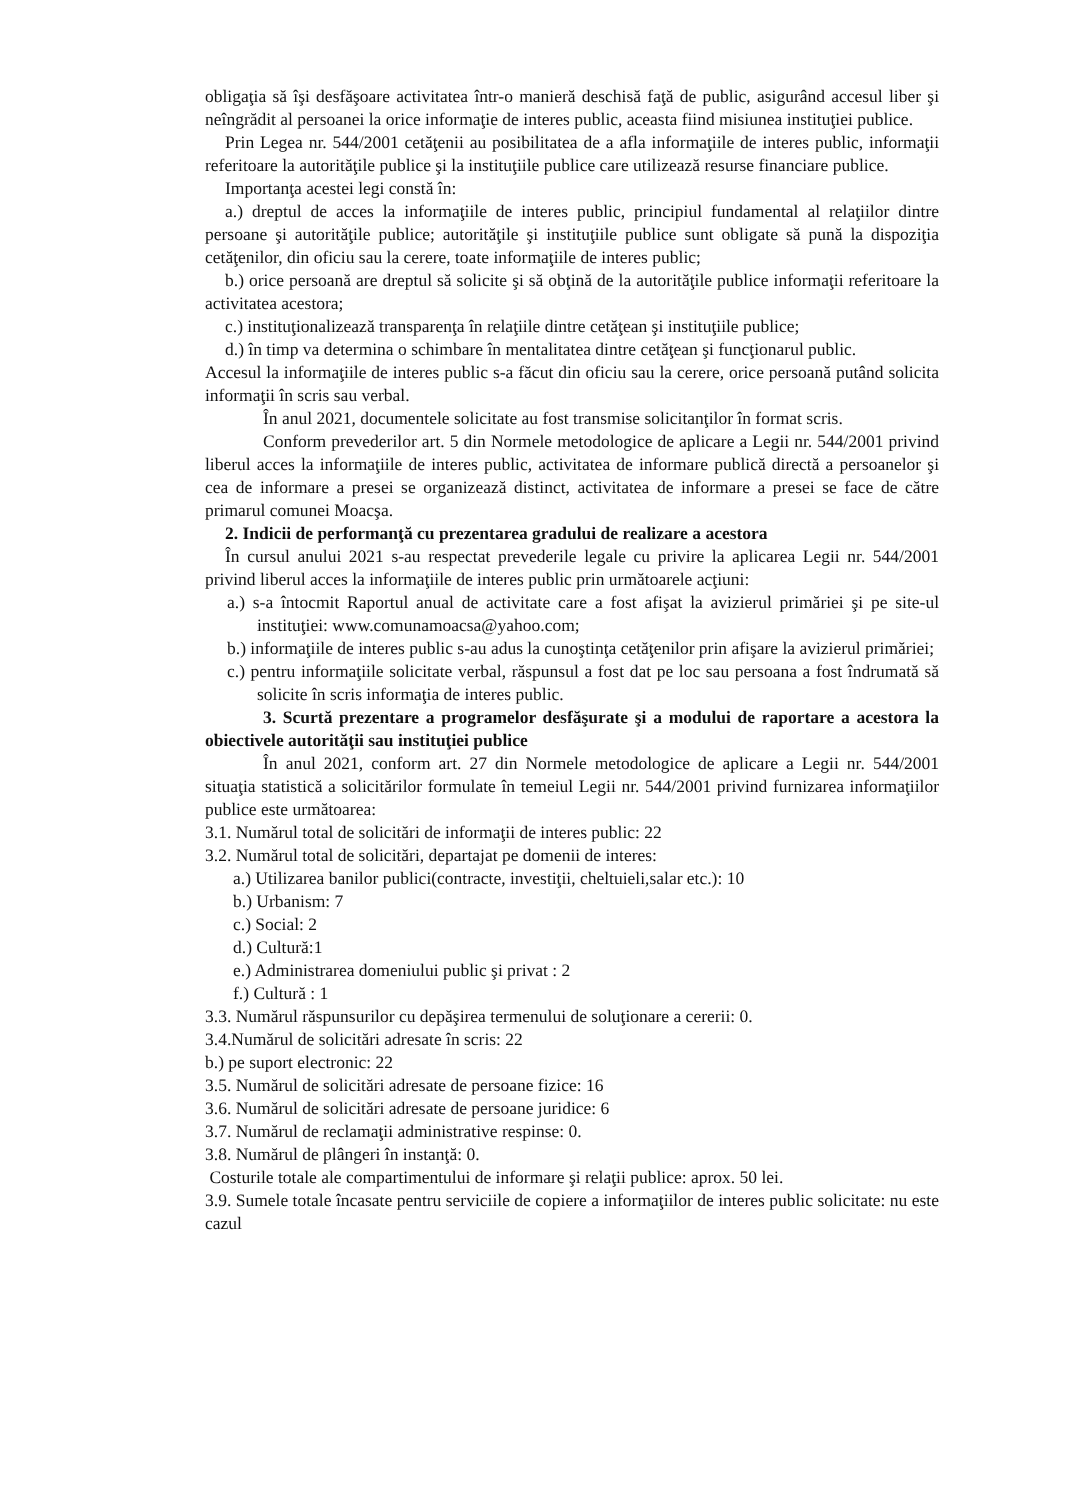obligaţia să îşi desfăşoare activitatea într-o manieră deschisă faţă de public, asigurând accesul liber şi neîngrădit al persoanei la orice informaţie de interes public, aceasta fiind misiunea instituţiei publice.
Prin Legea nr. 544/2001 cetăţenii au posibilitatea de a afla informaţiile de interes public, informaţii referitoare la autorităţile publice şi la instituţiile publice care utilizează resurse financiare publice.
Importanţa acestei legi constă în:
a.) dreptul de acces la informaţiile de interes public, principiul fundamental al relaţiilor dintre persoane şi autorităţile publice; autorităţile şi instituţiile publice sunt obligate să pună la dispoziţia cetăţenilor, din oficiu sau la cerere, toate informaţiile de interes public;
b.) orice persoană are dreptul să solicite şi să obţină de la autorităţile publice informaţii referitoare la activitatea acestora;
c.) instituţionalizează transparenţa în relaţiile dintre cetăţean şi instituţiile publice;
d.) în timp va determina o schimbare în mentalitatea dintre cetăţean şi funcţionarul public.
Accesul la informaţiile de interes public s-a făcut din oficiu sau la cerere, orice persoană putând solicita informaţii în scris sau verbal.
În anul 2021, documentele solicitate au fost transmise solicitanţilor în format scris.
Conform prevederilor art. 5 din Normele metodologice de aplicare a Legii nr. 544/2001 privind liberul acces la informaţiile de interes public, activitatea de informare publică directă a persoanelor şi cea de informare a presei se organizează distinct, activitatea de informare a presei se face de către primarul comunei Moacşa.
2. Indicii de performanţă cu prezentarea gradului de realizare a acestora
În cursul anului 2021 s-au respectat prevederile legale cu privire la aplicarea Legii nr. 544/2001 privind liberul acces la informaţiile de interes public prin următoarele acţiuni:
a.) s-a întocmit Raportul anual de activitate care a fost afişat la avizierul primăriei şi pe site-ul instituţiei: www.comunamoacsa@yahoo.com;
b.) informaţiile de interes public s-au adus la cunoştinţa cetăţenilor prin afişare la avizierul primăriei;
c.) pentru informaţiile solicitate verbal, răspunsul a fost dat pe loc sau persoana a fost îndrumată să solicite în scris informaţia de interes public.
3. Scurtă prezentare a programelor desfăşurate şi a modului de raportare a acestora la obiectivele autorităţii sau instituţiei publice
În anul 2021, conform art. 27 din Normele metodologice de aplicare a Legii nr. 544/2001 situaţia statistică a solicitărilor formulate în temeiul Legii nr. 544/2001 privind furnizarea informaţiilor publice este următoarea:
3.1. Numărul total de solicitări de informaţii de interes public: 22
3.2. Numărul total de solicitări, departajat pe domenii de interes:
a.) Utilizarea banilor publici(contracte, investiţii, cheltuieli,salar etc.): 10
b.) Urbanism: 7
c.) Social: 2
d.) Cultură:1
e.) Administrarea domeniului public şi privat : 2
f.) Cultură : 1
3.3. Numărul răspunsurilor cu depăşirea termenului de soluţionare a cererii: 0.
3.4.Numărul de solicitări adresate în scris: 22
b.) pe suport electronic: 22
3.5. Numărul de solicitări adresate de persoane fizice: 16
3.6. Numărul de solicitări adresate de persoane juridice: 6
3.7. Numărul de reclamaţii administrative respinse: 0.
3.8. Numărul de plângeri în instanţă: 0.
Costurile totale ale compartimentului de informare şi relaţii publice: aprox. 50 lei.
3.9. Sumele totale încasate pentru serviciile de copiere a informaţiilor de interes public solicitate: nu este cazul